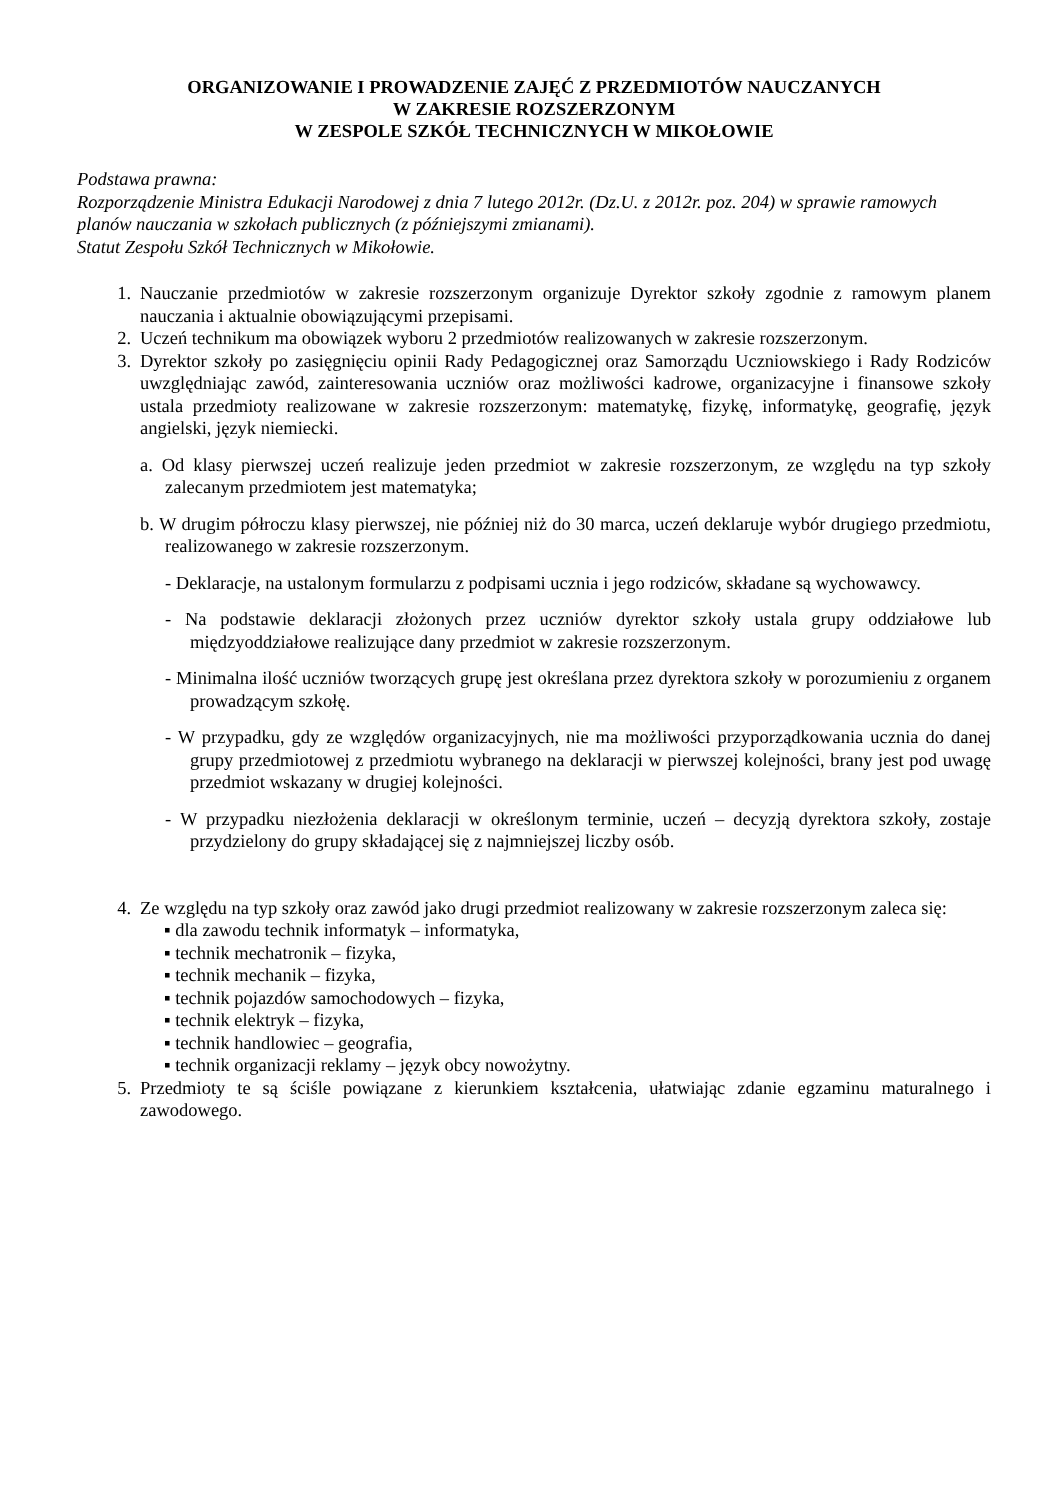ORGANIZOWANIE I PROWADZENIE ZAJĘĆ Z PRZEDMIOTÓW NAUCZANYCH
W ZAKRESIE ROZSZERZONYM
W ZESPOLE SZKÓŁ TECHNICZNYCH W MIKOŁOWIE
Podstawa prawna:
Rozporządzenie Ministra Edukacji Narodowej z dnia 7 lutego 2012r. (Dz.U. z 2012r. poz. 204) w sprawie ramowych planów nauczania w szkołach publicznych (z późniejszymi zmianami).
Statut Zespołu Szkół Technicznych w Mikołowie.
1. Nauczanie przedmiotów w zakresie rozszerzonym organizuje Dyrektor szkoły zgodnie z ramowym planem nauczania i aktualnie obowiązującymi przepisami.
2. Uczeń technikum ma obowiązek wyboru 2 przedmiotów realizowanych w zakresie rozszerzonym.
3. Dyrektor szkoły po zasięgnięciu opinii Rady Pedagogicznej oraz Samorządu Uczniowskiego i Rady Rodziców uwzględniając zawód, zainteresowania uczniów oraz możliwości kadrowe, organizacyjne i finansowe szkoły ustala przedmioty realizowane w zakresie rozszerzonym: matematykę, fizykę, informatykę, geografię, język angielski, język niemiecki.
a. Od klasy pierwszej uczeń realizuje jeden przedmiot w zakresie rozszerzonym, ze względu na typ szkoły zalecanym przedmiotem jest matematyka;
b. W drugim półroczu klasy pierwszej, nie później niż do 30 marca, uczeń deklaruje wybór drugiego przedmiotu, realizowanego w zakresie rozszerzonym.
- Deklaracje, na ustalonym formularzu z podpisami ucznia i jego rodziców, składane są wychowawcy.
- Na podstawie deklaracji złożonych przez uczniów dyrektor szkoły ustala grupy oddziałowe lub międzyoddziałowe realizujące dany przedmiot w zakresie rozszerzonym.
- Minimalna ilość uczniów tworzących grupę jest określana przez dyrektora szkoły w porozumieniu z organem prowadzącym szkołę.
- W przypadku, gdy ze względów organizacyjnych, nie ma możliwości przyporządkowania ucznia do danej grupy przedmiotowej z przedmiotu wybranego na deklaracji w pierwszej kolejności, brany jest pod uwagę przedmiot wskazany w drugiej kolejności.
- W przypadku niezłożenia deklaracji w określonym terminie, uczeń – decyzją dyrektora szkoły, zostaje przydzielony do grupy składającej się z najmniejszej liczby osób.
4. Ze względu na typ szkoły oraz zawód jako drugi przedmiot realizowany w zakresie rozszerzonym zaleca się:
▪ dla zawodu technik informatyk – informatyka,
▪ technik mechatronik – fizyka,
▪ technik mechanik – fizyka,
▪ technik pojazdów samochodowych – fizyka,
▪ technik elektryk – fizyka,
▪ technik handlowiec – geografia,
▪ technik organizacji reklamy – język obcy nowożytny.
5. Przedmioty te są ściśle powiązane z kierunkiem kształcenia, ułatwiając zdanie egzaminu maturalnego i zawodowego.